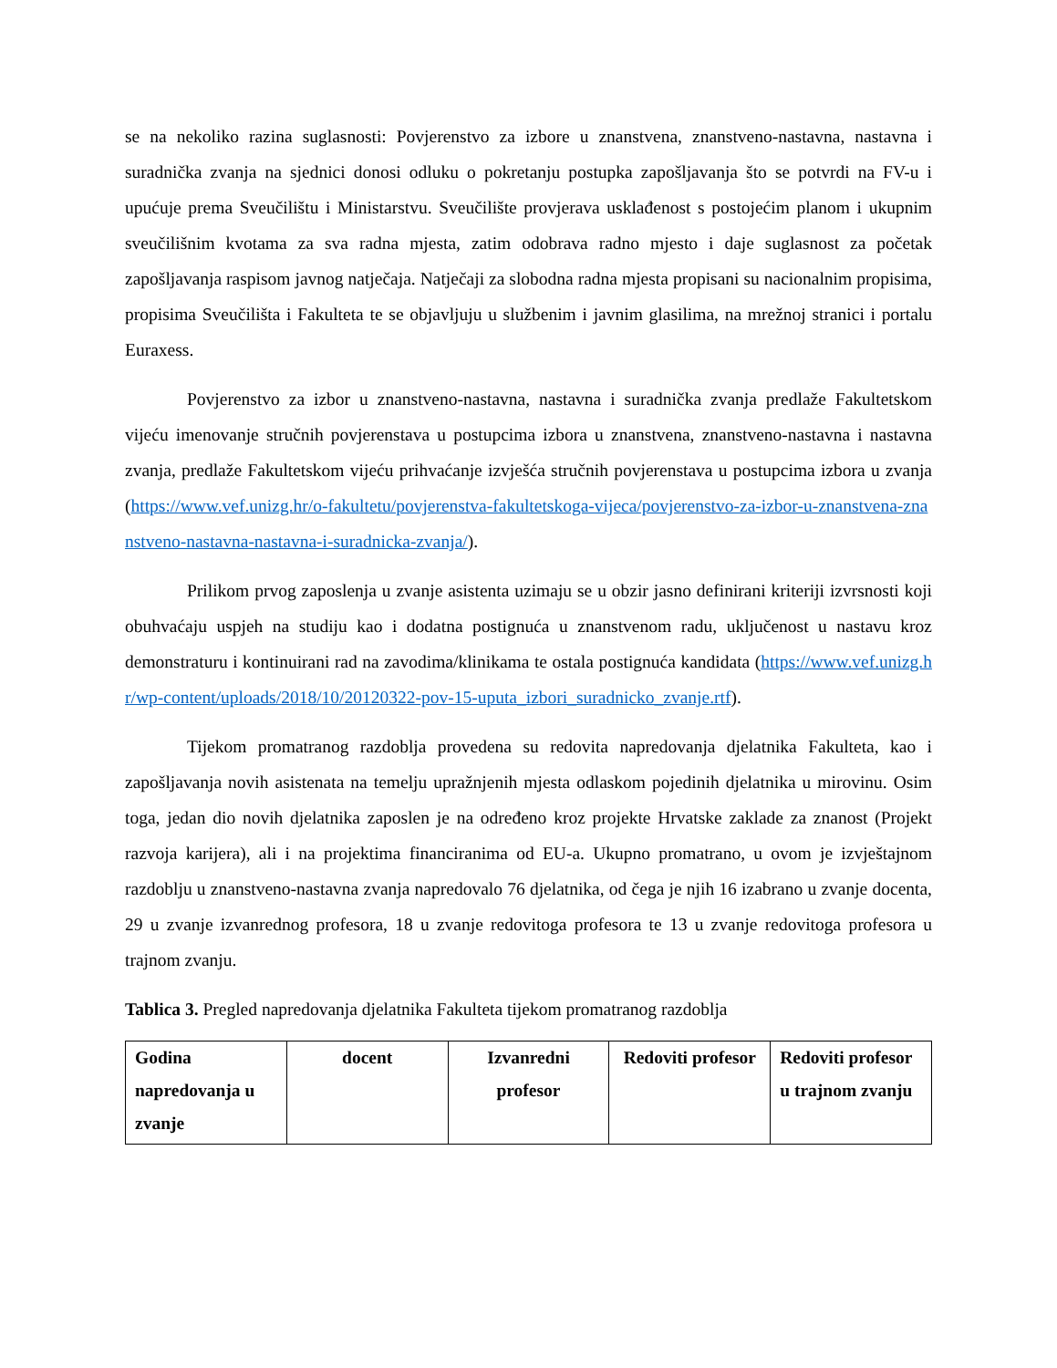se na nekoliko razina suglasnosti: Povjerenstvo za izbore u znanstvena, znanstveno-nastavna, nastavna i suradnička zvanja na sjednici donosi odluku o pokretanju postupka zapošljavanja što se potvrdi na FV-u i upućuje prema Sveučilištu i Ministarstvu. Sveučilište provjerava usklađenost s postojećim planom i ukupnim sveučilišnim kvotama za sva radna mjesta, zatim odobrava radno mjesto i daje suglasnost za početak zapošljavanja raspisom javnog natječaja. Natječaji za slobodna radna mjesta propisani su nacionalnim propisima, propisima Sveučilišta i Fakulteta te se objavljuju u službenim i javnim glasilima, na mrežnoj stranici i portalu Euraxess.
Povjerenstvo za izbor u znanstveno-nastavna, nastavna i suradnička zvanja predlaže Fakultetskom vijeću imenovanje stručnih povjerenstava u postupcima izbora u znanstvena, znanstveno-nastavna i nastavna zvanja, predlaže Fakultetskom vijeću prihvaćanje izvješća stručnih povjerenstava u postupcima izbora u zvanja (https://www.vef.unizg.hr/o-fakultetu/povjerenstva-fakultetskoga-vijeca/povjerenstvo-za-izbor-u-znanstvena-znanstveno-nastavna-nastavna-i-suradnicka-zvanja/).
Prilikom prvog zaposlenja u zvanje asistenta uzimaju se u obzir jasno definirani kriteriji izvrsnosti koji obuhvaćaju uspjeh na studiju kao i dodatna postignuća u znanstvenom radu, uključenost u nastavu kroz demonstraturu i kontinuirani rad na zavodima/klinikama te ostala postignuća kandidata (https://www.vef.unizg.hr/wp-content/uploads/2018/10/20120322-pov-15-uputa_izbori_suradnicko_zvanje.rtf).
Tijekom promatranog razdoblja provedena su redovita napredovanja djelatnika Fakulteta, kao i zapošljavanja novih asistenata na temelju upražnjenih mjesta odlaskom pojedinih djelatnika u mirovinu. Osim toga, jedan dio novih djelatnika zaposlen je na određeno kroz projekte Hrvatske zaklade za znanost (Projekt razvoja karijera), ali i na projektima financiranima od EU-a. Ukupno promatrano, u ovom je izvještajnom razdoblju u znanstveno-nastavna zvanja napredovalo 76 djelatnika, od čega je njih 16 izabrano u zvanje docenta, 29 u zvanje izvanrednog profesora, 18 u zvanje redovitoga profesora te 13 u zvanje redovitoga profesora u trajnom zvanju.
Tablica 3. Pregled napredovanja djelatnika Fakulteta tijekom promatranog razdoblja
| Godina napredovanja u zvanje | docent | Izvanredni profesor | Redoviti profesor | Redoviti profesor u trajnom zvanju |
| --- | --- | --- | --- | --- |